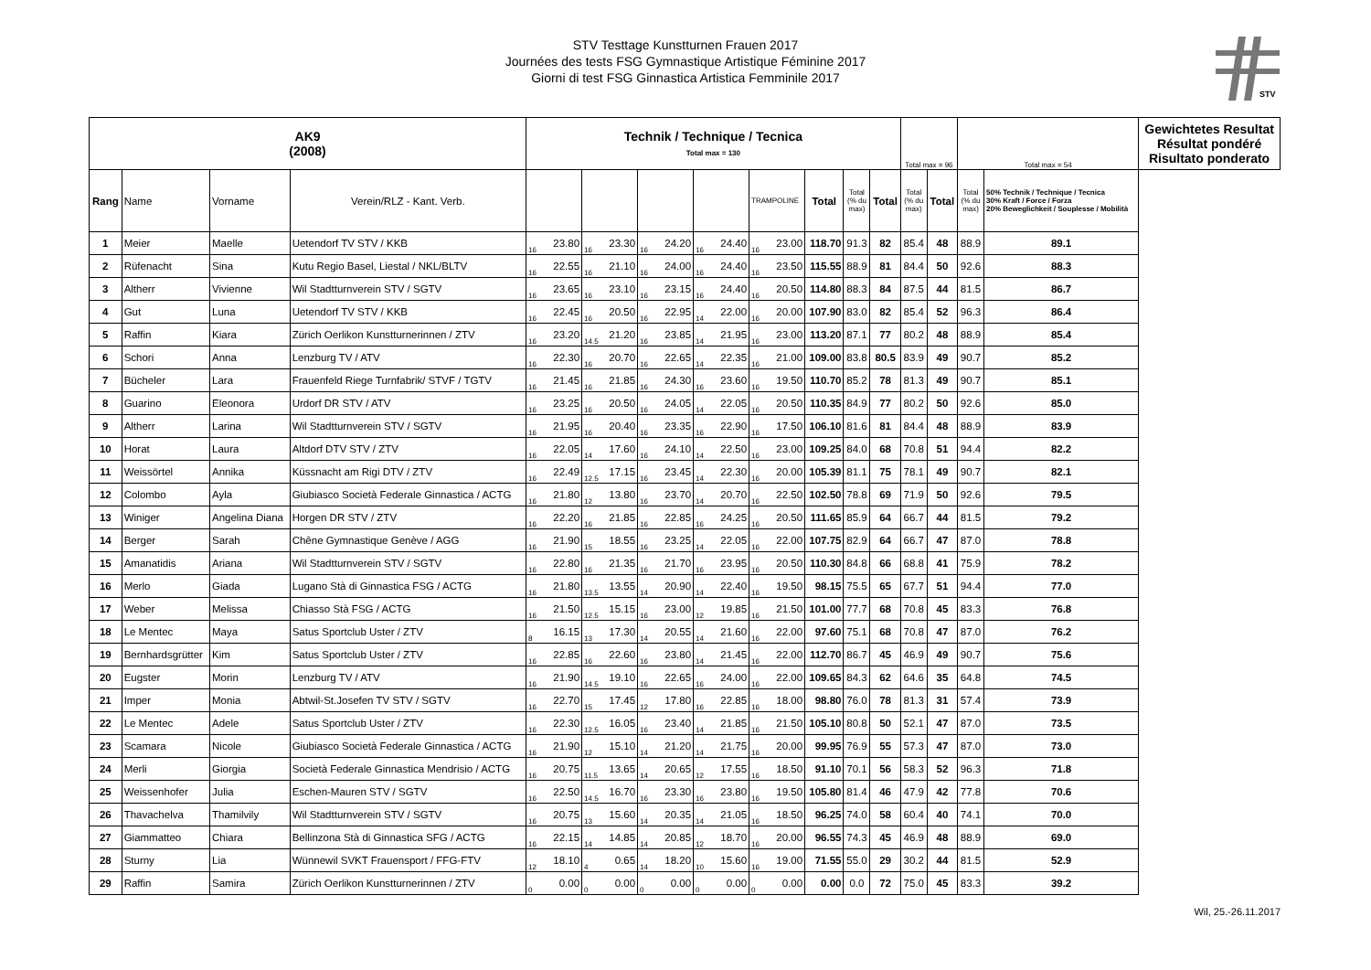STV Testtage Kunstturnen Frauen 2017
Journées des tests FSG Gymnastique Artistique Féminine 2017
Giorni di test FSG Ginnastica Artistica Femminile 2017
STV
| AK9 (2008) | | | | Technik / Technique / Tecnica Total max = 130 | | | | | | | | | | | | | Total max = 96 | | Total max = 54 | | Gewichtetes Resultat Résultat pondéré Risultato ponderato |
| --- | --- | --- | --- | --- | --- | --- | --- | --- | --- | --- | --- | --- | --- | --- | --- | --- | --- | --- | --- | --- | --- |
| Rang | Name | Vorname | Verein/RLZ - Kant. Verb. | | | | | | | | | TRAMPOLINE | | Total | Total (% du max) | Total | Total (% du max) | Total | Total (% du max) | 50% Technik / Technique / Tecnica 30% Kraft / Force / Forza 20% Beweglichkeit / Souplesse / Mobilità | |
| 1 | Meier | Maelle | Uetendorf TV STV / KKB | 16 | 23.80 | 16 | 23.30 | 16 | 24.20 | 16 | 24.40 | 16 | 23.00 | 118.70 | 91.3 | 82 | 85.4 | 48 | 88.9 | 89.1 | |
| 2 | Rüfenacht | Sina | Kutu Regio Basel, Liestal / NKL/BLTV | 16 | 22.55 | 16 | 21.10 | 16 | 24.00 | 16 | 24.40 | 16 | 23.50 | 115.55 | 88.9 | 81 | 84.4 | 50 | 92.6 | 88.3 | |
| 3 | Altherr | Vivienne | Wil Stadtturnverein STV / SGTV | 16 | 23.65 | 16 | 23.10 | 16 | 23.15 | 16 | 24.40 | 16 | 20.50 | 114.80 | 88.3 | 84 | 87.5 | 44 | 81.5 | 86.7 | |
| 4 | Gut | Luna | Uetendorf TV STV / KKB | 16 | 22.45 | 16 | 20.50 | 16 | 22.95 | 14 | 22.00 | 16 | 20.00 | 107.90 | 83.0 | 82 | 85.4 | 52 | 96.3 | 86.4 | |
| 5 | Raffin | Kiara | Zürich Oerlikon Kunstturnerinnen / ZTV | 16 | 23.20 | 14.5 | 21.20 | 16 | 23.85 | 14 | 21.95 | 16 | 23.00 | 113.20 | 87.1 | 77 | 80.2 | 48 | 88.9 | 85.4 | |
| 6 | Schori | Anna | Lenzburg TV / ATV | 16 | 22.30 | 16 | 20.70 | 16 | 22.65 | 14 | 22.35 | 16 | 21.00 | 109.00 | 83.8 | 80.5 | 83.9 | 49 | 90.7 | 85.2 | |
| 7 | Bücheler | Lara | Frauenfeld Riege Turnfabrik/ STVF / TGTV | 16 | 21.45 | 16 | 21.85 | 16 | 24.30 | 16 | 23.60 | 16 | 19.50 | 110.70 | 85.2 | 78 | 81.3 | 49 | 90.7 | 85.1 | |
| 8 | Guarino | Eleonora | Urdorf DR STV / ATV | 16 | 23.25 | 16 | 20.50 | 16 | 24.05 | 14 | 22.05 | 16 | 20.50 | 110.35 | 84.9 | 77 | 80.2 | 50 | 92.6 | 85.0 | |
| 9 | Altherr | Larina | Wil Stadtturnverein STV / SGTV | 16 | 21.95 | 16 | 20.40 | 16 | 23.35 | 16 | 22.90 | 16 | 17.50 | 106.10 | 81.6 | 81 | 84.4 | 48 | 88.9 | 83.9 | |
| 10 | Horat | Laura | Altdorf DTV STV / ZTV | 16 | 22.05 | 14 | 17.60 | 16 | 24.10 | 14 | 22.50 | 16 | 23.00 | 109.25 | 84.0 | 68 | 70.8 | 51 | 94.4 | 82.2 | |
| 11 | Weissörtel | Annika | Küssnacht am Rigi DTV / ZTV | 16 | 22.49 | 12.5 | 17.15 | 16 | 23.45 | 14 | 22.30 | 16 | 20.00 | 105.39 | 81.1 | 75 | 78.1 | 49 | 90.7 | 82.1 | |
| 12 | Colombo | Ayla | Giubiasco Società Federale Ginnastica / ACTG | 16 | 21.80 | 12 | 13.80 | 16 | 23.70 | 14 | 20.70 | 16 | 22.50 | 102.50 | 78.8 | 69 | 71.9 | 50 | 92.6 | 79.5 | |
| 13 | Winiger | Angelina Diana | Horgen DR STV / ZTV | 16 | 22.20 | 16 | 21.85 | 16 | 22.85 | 16 | 24.25 | 16 | 20.50 | 111.65 | 85.9 | 64 | 66.7 | 44 | 81.5 | 79.2 | |
| 14 | Berger | Sarah | Chêne Gymnastique Genève / AGG | 16 | 21.90 | 15 | 18.55 | 16 | 23.25 | 14 | 22.05 | 16 | 22.00 | 107.75 | 82.9 | 64 | 66.7 | 47 | 87.0 | 78.8 | |
| 15 | Amanatidis | Ariana | Wil Stadtturnverein STV / SGTV | 16 | 22.80 | 16 | 21.35 | 16 | 21.70 | 16 | 23.95 | 16 | 20.50 | 110.30 | 84.8 | 66 | 68.8 | 41 | 75.9 | 78.2 | |
| 16 | Merlo | Giada | Lugano Stà di Ginnastica FSG / ACTG | 16 | 21.80 | 13.5 | 13.55 | 14 | 20.90 | 14 | 22.40 | 16 | 19.50 | 98.15 | 75.5 | 65 | 67.7 | 51 | 94.4 | 77.0 | |
| 17 | Weber | Melissa | Chiasso Stà FSG / ACTG | 16 | 21.50 | 12.5 | 15.15 | 16 | 23.00 | 12 | 19.85 | 16 | 21.50 | 101.00 | 77.7 | 68 | 70.8 | 45 | 83.3 | 76.8 | |
| 18 | Le Mentec | Maya | Satus Sportclub Uster / ZTV | 8 | 16.15 | 13 | 17.30 | 14 | 20.55 | 14 | 21.60 | 16 | 22.00 | 97.60 | 75.1 | 68 | 70.8 | 47 | 87.0 | 76.2 | |
| 19 | Bernhardsgrütter | Kim | Satus Sportclub Uster / ZTV | 16 | 22.85 | 16 | 22.60 | 16 | 23.80 | 14 | 21.45 | 16 | 22.00 | 112.70 | 86.7 | 45 | 46.9 | 49 | 90.7 | 75.6 | |
| 20 | Eugster | Morin | Lenzburg TV / ATV | 16 | 21.90 | 14.5 | 19.10 | 16 | 22.65 | 16 | 24.00 | 16 | 22.00 | 109.65 | 84.3 | 62 | 64.6 | 35 | 64.8 | 74.5 | |
| 21 | Imper | Monia | Abtwil-St.Josefen TV STV / SGTV | 16 | 22.70 | 15 | 17.45 | 12 | 17.80 | 16 | 22.85 | 16 | 18.00 | 98.80 | 76.0 | 78 | 81.3 | 31 | 57.4 | 73.9 | |
| 22 | Le Mentec | Adele | Satus Sportclub Uster / ZTV | 16 | 22.30 | 12.5 | 16.05 | 16 | 23.40 | 14 | 21.85 | 16 | 21.50 | 105.10 | 80.8 | 50 | 52.1 | 47 | 87.0 | 73.5 | |
| 23 | Scamara | Nicole | Giubiasco Società Federale Ginnastica / ACTG | 16 | 21.90 | 12 | 15.10 | 14 | 21.20 | 14 | 21.75 | 16 | 20.00 | 99.95 | 76.9 | 55 | 57.3 | 47 | 87.0 | 73.0 | |
| 24 | Merli | Giorgia | Società Federale Ginnastica Mendrisio / ACTG | 16 | 20.75 | 11.5 | 13.65 | 14 | 20.65 | 12 | 17.55 | 16 | 18.50 | 91.10 | 70.1 | 56 | 58.3 | 52 | 96.3 | 71.8 | |
| 25 | Weissenhofer | Julia | Eschen-Mauren STV / SGTV | 16 | 22.50 | 14.5 | 16.70 | 16 | 23.30 | 16 | 23.80 | 16 | 19.50 | 105.80 | 81.4 | 46 | 47.9 | 42 | 77.8 | 70.6 | |
| 26 | Thavachelva | Thamilvily | Wil Stadtturnverein STV / SGTV | 16 | 20.75 | 13 | 15.60 | 14 | 20.35 | 14 | 21.05 | 16 | 18.50 | 96.25 | 74.0 | 58 | 60.4 | 40 | 74.1 | 70.0 | |
| 27 | Giammatteo | Chiara | Bellinzona Stà di Ginnastica SFG / ACTG | 16 | 22.15 | 14 | 14.85 | 14 | 20.85 | 12 | 18.70 | 16 | 20.00 | 96.55 | 74.3 | 45 | 46.9 | 48 | 88.9 | 69.0 | |
| 28 | Sturny | Lia | Wünnewil SVKT Frauensport / FFG-FTV | 12 | 18.10 | 4 | 0.65 | 14 | 18.20 | 10 | 15.60 | 16 | 19.00 | 71.55 | 55.0 | 29 | 30.2 | 44 | 81.5 | 52.9 | |
| 29 | Raffin | Samira | Zürich Oerlikon Kunstturnerinnen / ZTV | 0 | 0.00 | 0 | 0.00 | 0 | 0.00 | 0 | 0.00 | 0 | 0.00 | 0.00 | 0.0 | 72 | 75.0 | 45 | 83.3 | 39.2 | |
Wil, 25.-26.11.2017